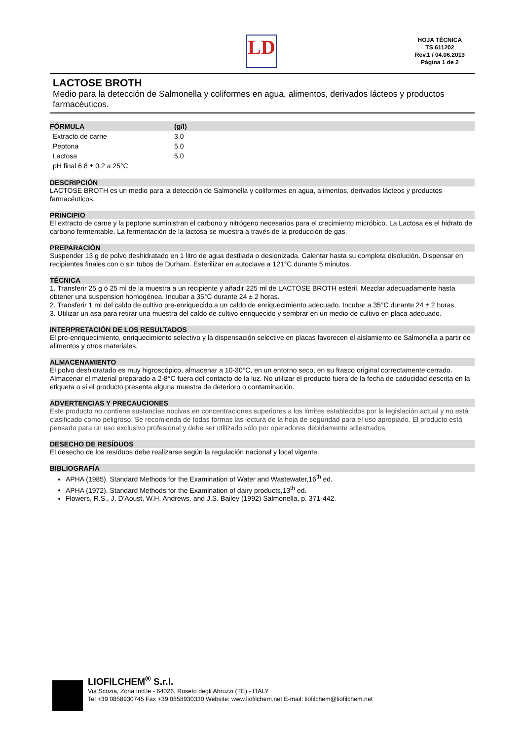LD
HOJA TÉCNICA
TS 611202
Rev.1 / 04.06.2013
Página 1 de 2
LACTOSE BROTH
Medio para la detección de Salmonella y coliformes en agua, alimentos, derivados lácteos y productos farmacéuticos.
| FÓRMULA | (g/l) |
| --- | --- |
| Extracto de carne | 3.0 |
| Peptona | 5.0 |
| Lactosa | 5.0 |
| pH final 6.8 ± 0.2 a 25°C | |
DESCRIPCIÓN
LACTOSE BROTH es un medio para la detección de Salmonella y coliformes en agua, alimentos, derivados lácteos y productos farmacéuticos.
PRINCIPIO
El extracto de carne y la peptone suministran el carbono y nitrógeno necesarios para el crecimiento micróbico. La Lactosa es el hidrato de carbono fermentable. La fermentación de la lactosa se muestra a través de la producción de gas.
PREPARACIÓN
Suspender 13 g de polvo deshidratado en 1 litro de agua destilada o desionizada. Calentar hasta su completa disolución. Dispensar en recipientes finales con o sin tubos de Durham. Esterilizar en autoclave a 121°C durante 5 minutos.
TÉCNICA
1. Transferir 25 g ó 25 ml de la muestra a un recipiente y añadir 225 ml de LACTOSE BROTH estéril. Mezclar adecuadamente hasta obtener una suspension homogénea. Incubar a 35°C durante 24 ± 2 horas.
2. Transferir 1 ml del caldo de cultivo pre-enriquecido a un caldo de enriquecimiento adecuado. Incubar a 35°C durante 24 ± 2 horas.
3. Utilizar un asa para retirar una muestra del caldo de cultivo enriquecido y sembrar en un medio de cultivo en placa adecuado.
INTERPRETACIÓN DE LOS RESULTADOS
El pre-enriquecimiento, enriquecimiento selectivo y la dispensación selective en placas favorecen el aislamiento de Salmonella a partir de alimentos y otros materiales.
ALMACENAMIENTO
El polvo deshidratado es muy higroscópico, almacenar a 10-30°C, en un entorno seco, en su frasco original correctamente cerrado. Almacenar el material preparado a 2-8°C fuera del contacto de la luz. No utilizar el producto fuera de la fecha de caducidad descrita en la etiqueta o si el producto presenta alguna muestra de deterioro o contaminación.
ADVERTENCIAS Y PRECAUCIONES
Este producto no contiene sustancias nocivas en concentraciones superiores a los límites establecidos por la legislación actual y no está clasificado como peligroso. Se recomienda de todas formas las lectura de la hoja de seguridad para el uso apropiado. El producto está pensado para un uso exclusivo profesional y debe ser utilizado sólo por operadores debidamente adiestrados.
DESECHO DE RESÍDUOS
El desecho de los resíduos debe realizarse según la regulación nacional y local vigente.
BIBLIOGRAFÍA
APHA (1985). Standard Methods for the Examination of Water and Wastewater,16<sup>th</sup> ed.
APHA (1972). Standard Methods for the Examination of dairy products,13<sup>th</sup> ed.
Flowers, R.S., J. D'Aoust, W.H. Andrews, and J.S. Bailey (1992) Salmonella, p. 371-442.
LIOFILCHEM<sup>®</sup> S.r.l.
Via Scozia, Zona Ind.le - 64026, Roseto degli Abruzzi (TE) - ITALY
Tel +39 0858930745 Fax +39 0858930330 Website: www.liofilchem.net E-mail: liofilchem@liofilchem.net